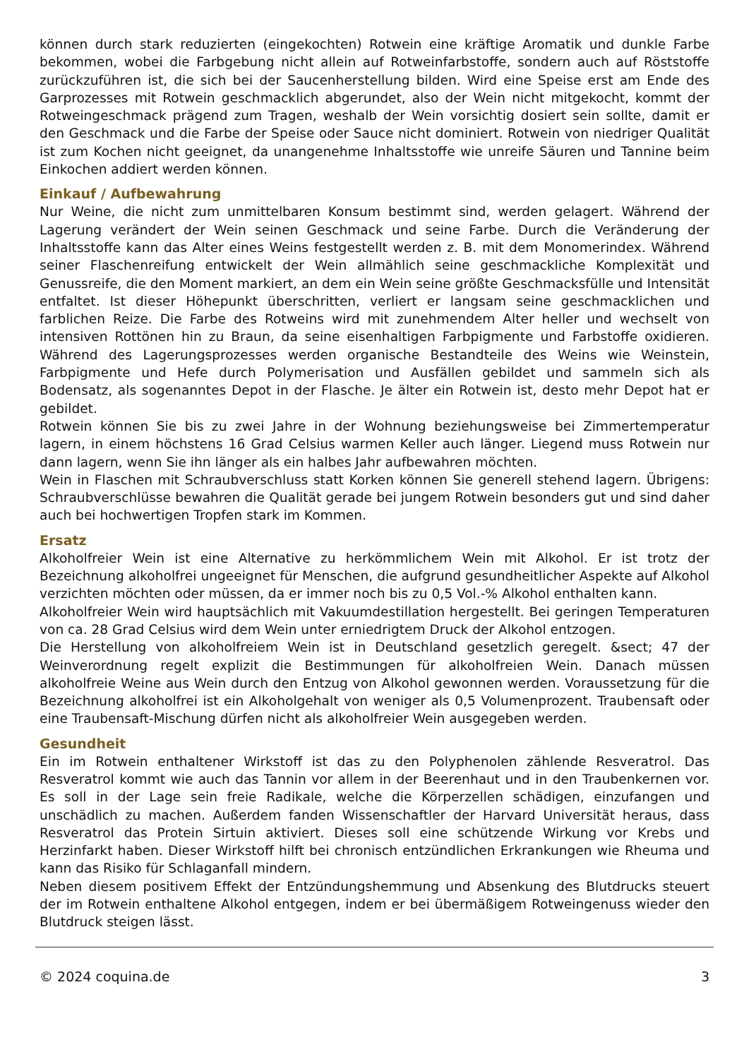können durch stark reduzierten (eingekochten) Rotwein eine kräftige Aromatik und dunkle Farbe bekommen, wobei die Farbgebung nicht allein auf Rotweinfarbstoffe, sondern auch auf Röststoffe zurückzuführen ist, die sich bei der Saucenherstellung bilden. Wird eine Speise erst am Ende des Garprozesses mit Rotwein geschmacklich abgerundet, also der Wein nicht mitgekocht, kommt der Rotweingeschmack prägend zum Tragen, weshalb der Wein vorsichtig dosiert sein sollte, damit er den Geschmack und die Farbe der Speise oder Sauce nicht dominiert. Rotwein von niedriger Qualität ist zum Kochen nicht geeignet, da unangenehme Inhaltsstoffe wie unreife Säuren und Tannine beim Einkochen addiert werden können.
Einkauf / Aufbewahrung
Nur Weine, die nicht zum unmittelbaren Konsum bestimmt sind, werden gelagert. Während der Lagerung verändert der Wein seinen Geschmack und seine Farbe. Durch die Veränderung der Inhaltsstoffe kann das Alter eines Weins festgestellt werden z. B. mit dem Monomerindex. Während seiner Flaschenreifung entwickelt der Wein allmählich seine geschmackliche Komplexität und Genussreife, die den Moment markiert, an dem ein Wein seine größte Geschmacksfülle und Intensität entfaltet. Ist dieser Höhepunkt überschritten, verliert er langsam seine geschmacklichen und farblichen Reize. Die Farbe des Rotweins wird mit zunehmendem Alter heller und wechselt von intensiven Rottönen hin zu Braun, da seine eisenhaltigen Farbpigmente und Farbstoffe oxidieren. Während des Lagerungsprozesses werden organische Bestandteile des Weins wie Weinstein, Farbpigmente und Hefe durch Polymerisation und Ausfällen gebildet und sammeln sich als Bodensatz, als sogenanntes Depot in der Flasche. Je älter ein Rotwein ist, desto mehr Depot hat er gebildet.
Rotwein können Sie bis zu zwei Jahre in der Wohnung beziehungsweise bei Zimmertemperatur lagern, in einem höchstens 16 Grad Celsius warmen Keller auch länger. Liegend muss Rotwein nur dann lagern, wenn Sie ihn länger als ein halbes Jahr aufbewahren möchten.
Wein in Flaschen mit Schraubverschluss statt Korken können Sie generell stehend lagern. Übrigens: Schraubverschlüsse bewahren die Qualität gerade bei jungem Rotwein besonders gut und sind daher auch bei hochwertigen Tropfen stark im Kommen.
Ersatz
Alkoholfreier Wein ist eine Alternative zu herkömmlichem Wein mit Alkohol. Er ist trotz der Bezeichnung alkoholfrei ungeeignet für Menschen, die aufgrund gesundheitlicher Aspekte auf Alkohol verzichten möchten oder müssen, da er immer noch bis zu 0,5 Vol.-% Alkohol enthalten kann.
Alkoholfreier Wein wird hauptsächlich mit Vakuumdestillation hergestellt. Bei geringen Temperaturen von ca. 28 Grad Celsius wird dem Wein unter erniedrigtem Druck der Alkohol entzogen.
Die Herstellung von alkoholfreiem Wein ist in Deutschland gesetzlich geregelt. &sect; 47 der Weinverordnung regelt explizit die Bestimmungen für alkoholfreien Wein. Danach müssen alkoholfreie Weine aus Wein durch den Entzug von Alkohol gewonnen werden. Voraussetzung für die Bezeichnung alkoholfrei ist ein Alkoholgehalt von weniger als 0,5 Volumenprozent. Traubensaft oder eine Traubensaft-Mischung dürfen nicht als alkoholfreier Wein ausgegeben werden.
Gesundheit
Ein im Rotwein enthaltener Wirkstoff ist das zu den Polyphenolen zählende Resveratrol. Das Resveratrol kommt wie auch das Tannin vor allem in der Beerenhaut und in den Traubenkernen vor. Es soll in der Lage sein freie Radikale, welche die Körperzellen schädigen, einzufangen und unschädlich zu machen. Außerdem fanden Wissenschaftler der Harvard Universität heraus, dass Resveratrol das Protein Sirtuin aktiviert. Dieses soll eine schützende Wirkung vor Krebs und Herzinfarkt haben. Dieser Wirkstoff hilft bei chronisch entzündlichen Erkrankungen wie Rheuma und kann das Risiko für Schlaganfall mindern.
Neben diesem positivem Effekt der Entzündungshemmung und Absenkung des Blutdrucks steuert der im Rotwein enthaltene Alkohol entgegen, indem er bei übermäßigem Rotweingenuss wieder den Blutdruck steigen lässt.
© 2024 coquina.de 3